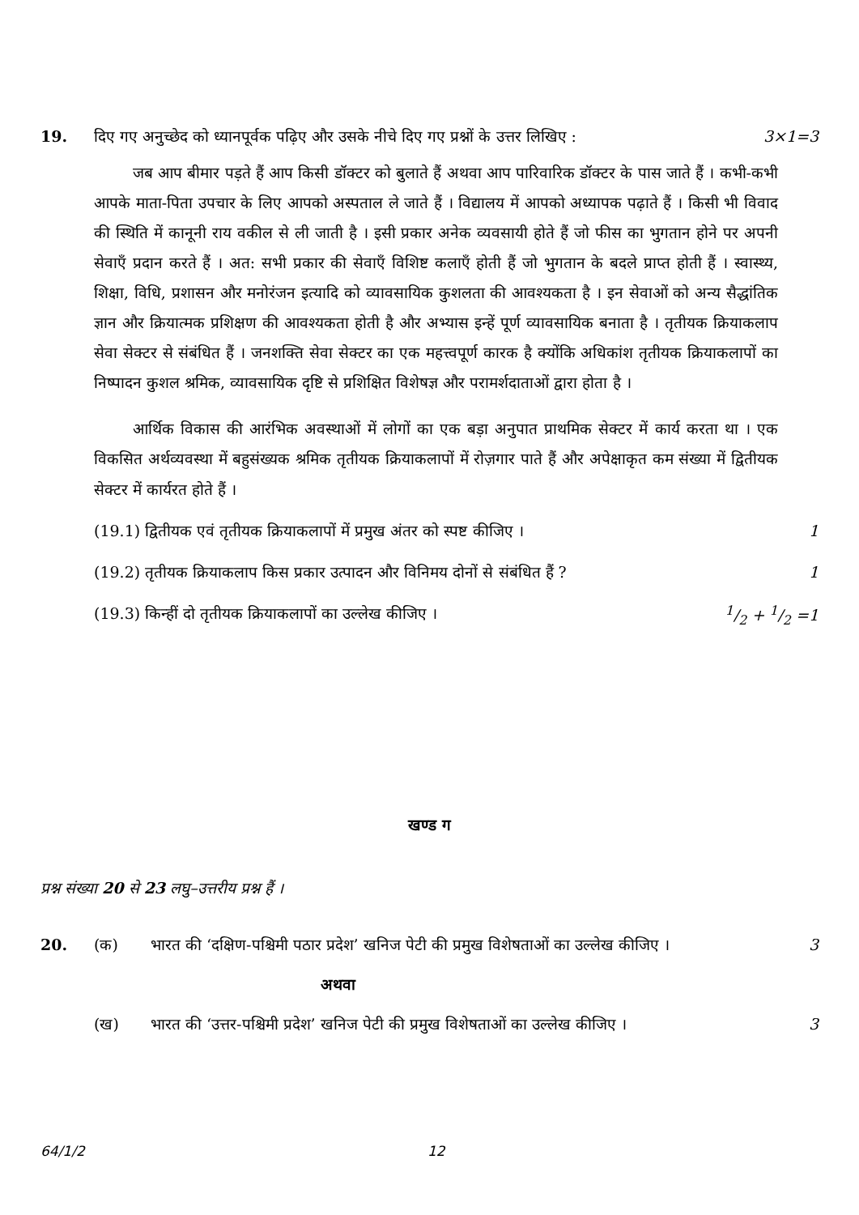19. दिए गए अनुच्छेद को ध्यानपूर्वक पढ़िए और उसके नीचे दिए गए प्रश्नों के उत्तर लिखिए : 3×1=3
जब आप बीमार पड़ते हैं आप किसी डॉक्टर को बुलाते हैं अथवा आप पारिवारिक डॉक्टर के पास जाते हैं । कभी-कभी आपके माता-पिता उपचार के लिए आपको अस्पताल ले जाते हैं । विद्यालय में आपको अध्यापक पढ़ाते हैं । किसी भी विवाद की स्थिति में कानूनी राय वकील से ली जाती है । इसी प्रकार अनेक व्यवसायी होते हैं जो फीस का भुगतान होने पर अपनी सेवाएँ प्रदान करते हैं । अत: सभी प्रकार की सेवाएँ विशिष्ट कलाएँ होती हैं जो भुगतान के बदले प्राप्त होती हैं । स्वास्थ्य, शिक्षा, विधि, प्रशासन और मनोरंजन इत्यादि को व्यावसायिक कुशलता की आवश्यकता है । इन सेवाओं को अन्य सैद्धांतिक ज्ञान और क्रियात्मक प्रशिक्षण की आवश्यकता होती है और अभ्यास इन्हें पूर्ण व्यावसायिक बनाता है । तृतीयक क्रियाकलाप सेवा सेक्टर से संबंधित हैं । जनशक्ति सेवा सेक्टर का एक महत्त्वपूर्ण कारक है क्योंकि अधिकांश तृतीयक क्रियाकलापों का निष्पादन कुशल श्रमिक, व्यावसायिक दृष्टि से प्रशिक्षित विशेषज्ञ और परामर्शदाताओं द्वारा होता है ।
आर्थिक विकास की आरंभिक अवस्थाओं में लोगों का एक बड़ा अनुपात प्राथमिक सेक्टर में कार्य करता था । एक विकसित अर्थव्यवस्था में बहुसंख्यक श्रमिक तृतीयक क्रियाकलापों में रोज़गार पाते हैं और अपेक्षाकृत कम संख्या में द्वितीयक सेक्टर में कार्यरत होते हैं ।
(19.1) द्वितीयक एवं तृतीयक क्रियाकलापों में प्रमुख अंतर को स्पष्ट कीजिए । 1
(19.2) तृतीयक क्रियाकलाप किस प्रकार उत्पादन और विनिमय दोनों से संबंधित हैं ? 1
(19.3) किन्हीं दो तृतीयक क्रियाकलापों का उल्लेख कीजिए ।1/2 + 1/2 =1
खण्ड ग
प्रश्न संख्या 20 से 23 लघु–उत्तरीय प्रश्न हैं ।
20. (क) भारत की ‘दक्षिण-पश्चिमी पठार प्रदेश’ खनिज पेटी की प्रमुख विशेषताओं का उल्लेख कीजिए । 3
अथवा
(ख) भारत की ‘उत्तर-पश्चिमी प्रदेश’ खनिज पेटी की प्रमुख विशेषताओं का उल्लेख कीजिए । 3
64/1/2 12